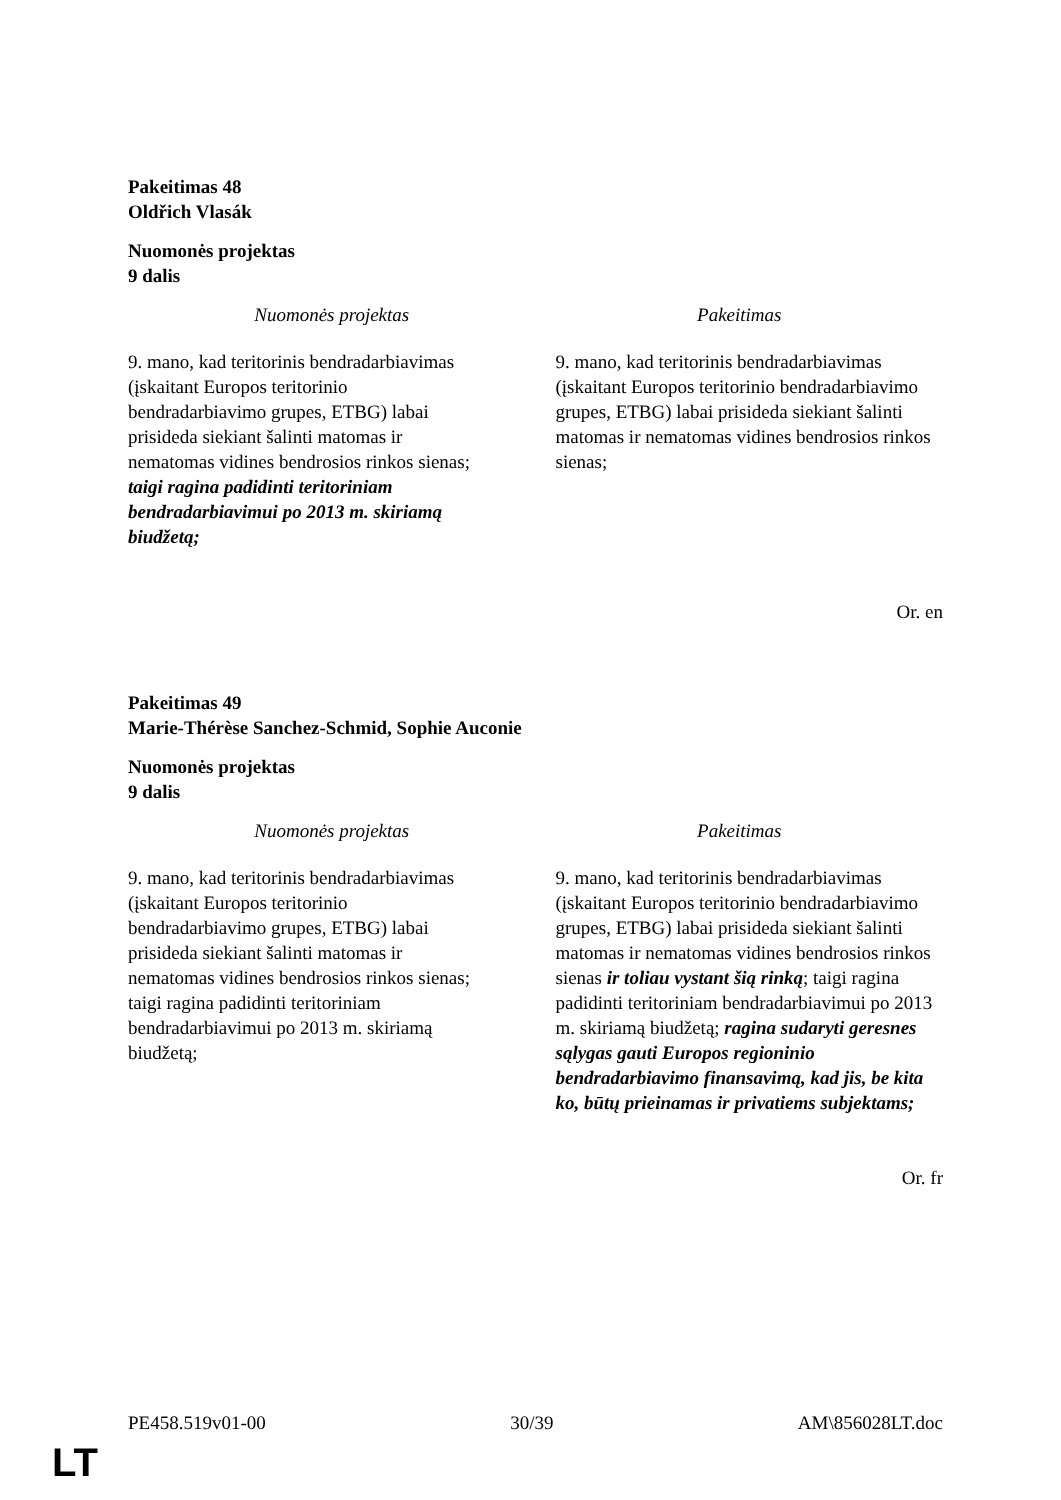Pakeitimas 48
Oldřich Vlasák
Nuomonės projektas
9 dalis
| Nuomonės projektas | Pakeitimas |
| --- | --- |
| 9. mano, kad teritorinis bendradarbiavimas (įskaitant Europos teritorinio bendradarbiavimo grupes, ETBG) labai prisideda siekiant šalinti matomas ir nematomas vidines bendrosios rinkos sienas; taigi ragina padidinti teritoriniam bendradarbiavimui po 2013 m. skiriamą biudžetą; | 9. mano, kad teritorinis bendradarbiavimas (įskaitant Europos teritorinio bendradarbiavimo grupes, ETBG) labai prisideda siekiant šalinti matomas ir nematomas vidines bendrosios rinkos sienas; |
Or. en
Pakeitimas 49
Marie-Thérèse Sanchez-Schmid, Sophie Auconie
Nuomonės projektas
9 dalis
| Nuomonės projektas | Pakeitimas |
| --- | --- |
| 9. mano, kad teritorinis bendradarbiavimas (įskaitant Europos teritorinio bendradarbiavimo grupes, ETBG) labai prisideda siekiant šalinti matomas ir nematomas vidines bendrosios rinkos sienas; taigi ragina padidinti teritoriniam bendradarbiavimui po 2013 m. skiriamą biudžetą; | 9. mano, kad teritorinis bendradarbiavimas (įskaitant Europos teritorinio bendradarbiavimo grupes, ETBG) labai prisideda siekiant šalinti matomas ir nematomas vidines bendrosios rinkos sienas ir toliau vystant šią rinką ; taigi ragina padidinti teritoriniam bendradarbiavimui po 2013 m. skiriamą biudžetą; ragina sudaryti geresnes sąlygas gauti Europos regioninio bendradarbiavimo finansavimą, kad jis, be kita ko, būtų prieinamas ir privatiems subjektams; |
Or. fr
PE458.519v01-00 30/39 AM\856028LT.doc
LT